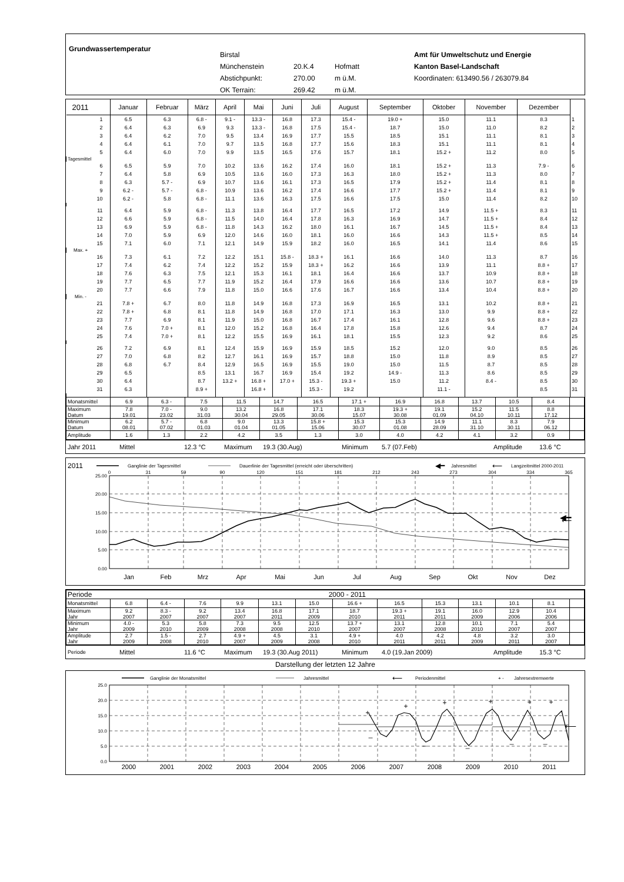Grundwassertemperatur
Birstal
Münchenstein 20.K.4 Hofmatt
Abstichpunkt: 270.00 m ü.M.
OK Terrain: 269.42 m ü.M.
Amt für Umweltschutz und Energie
Kanton Basel-Landschaft
Koordinaten: 613490.56 / 263079.84
| 2011 | Januar | Februar | März | April | Mai | Juni | Juli | August | September | Oktober | November | Dezember | |
| --- | --- | --- | --- | --- | --- | --- | --- | --- | --- | --- | --- | --- | --- |
| 1 | 6.5 | 6.3 | 6.8 - | 9.1 - | 13.3 - | 16.8 | 17.3 | 15.4 - | 19.0 + | 15.0 | 11.1 | 8.3 | 1 |
| 2 | 6.4 | 6.3 | 6.9 | 9.3 | 13.3 - | 16.8 | 17.5 | 15.4 - | 18.7 | 15.0 | 11.0 | 8.2 | 2 |
| 3 | 6.4 | 6.2 | 7.0 | 9.5 | 13.4 | 16.9 | 17.7 | 15.5 | 18.5 | 15.1 | 11.1 | 8.1 | 3 |
| 4 | 6.4 | 6.1 | 7.0 | 9.7 | 13.5 | 16.8 | 17.7 | 15.6 | 18.3 | 15.1 | 11.1 | 8.1 | 4 |
| 5 | 6.4 | 6.0 | 7.0 | 9.9 | 13.5 | 16.5 | 17.6 | 15.7 | 18.1 | 15.2 + | 11.2 | 8.0 | 5 |
| Tagesmittel | | | | | | | | | | | | | |
| 6 | 6.5 | 5.9 | 7.0 | 10.2 | 13.6 | 16.2 | 17.4 | 16.0 | 18.1 | 15.2 + | 11.3 | 7.9 - | 6 |
| 7 | 6.4 | 5.8 | 6.9 | 10.5 | 13.6 | 16.0 | 17.3 | 16.3 | 18.0 | 15.2 + | 11.3 | 8.0 | 7 |
| 8 | 6.3 | 5.7 - | 6.9 | 10.7 | 13.6 | 16.1 | 17.3 | 16.5 | 17.9 | 15.2 + | 11.4 | 8.1 | 8 |
| 9 | 6.2 - | 5.7 - | 6.8 - | 10.9 | 13.6 | 16.2 | 17.4 | 16.6 | 17.7 | 15.2 + | 11.4 | 8.1 | 9 |
| 10 | 6.2 - | 5.8 | 6.8 - | 11.1 | 13.6 | 16.3 | 17.5 | 16.6 | 17.5 | 15.0 | 11.4 | 8.2 | 10 |
| 11 | 6.4 | 5.9 | 6.8 - | 11.3 | 13.8 | 16.4 | 17.7 | 16.5 | 17.2 | 14.9 | 11.5 + | 8.3 | 11 |
| 12 | 6.6 | 5.9 | 6.8 - | 11.5 | 14.0 | 16.4 | 17.8 | 16.3 | 16.9 | 14.7 | 11.5 + | 8.4 | 12 |
| 13 | 6.9 | 5.9 | 6.8 - | 11.8 | 14.3 | 16.2 | 18.0 | 16.1 | 16.7 | 14.5 | 11.5 + | 8.4 | 13 |
| 14 | 7.0 | 5.9 | 6.9 | 12.0 | 14.6 | 16.0 | 18.1 | 16.0 | 16.6 | 14.3 | 11.5 + | 8.5 | 14 |
| 15 | 7.1 | 6.0 | 7.1 | 12.1 | 14.9 | 15.9 | 18.2 | 16.0 | 16.5 | 14.1 | 11.4 | 8.6 | 15 |
| Max. + | | | | | | | | | | | | | |
| 16 | 7.3 | 6.1 | 7.2 | 12.2 | 15.1 | 15.8 - | 18.3 + | 16.1 | 16.6 | 14.0 | 11.3 | 8.7 | 16 |
| 17 | 7.4 | 6.2 | 7.4 | 12.2 | 15.2 | 15.9 | 18.3 + | 16.2 | 16.6 | 13.9 | 11.1 | 8.8 + | 17 |
| 18 | 7.6 | 6.3 | 7.5 | 12.1 | 15.3 | 16.1 | 18.1 | 16.4 | 16.6 | 13.7 | 10.9 | 8.8 + | 18 |
| 19 | 7.7 | 6.5 | 7.7 | 11.9 | 15.2 | 16.4 | 17.9 | 16.6 | 16.6 | 13.6 | 10.7 | 8.8 + | 19 |
| 20 | 7.7 | 6.6 | 7.9 | 11.8 | 15.0 | 16.6 | 17.6 | 16.7 | 16.6 | 13.4 | 10.4 | 8.8 + | 20 |
| Min. - | | | | | | | | | | | | | |
| 21 | 7.8 + | 6.7 | 8.0 | 11.8 | 14.9 | 16.8 | 17.3 | 16.9 | 16.5 | 13.1 | 10.2 | 8.8 + | 21 |
| 22 | 7.8 + | 6.8 | 8.1 | 11.8 | 14.9 | 16.8 | 17.0 | 17.1 | 16.3 | 13.0 | 9.9 | 8.8 + | 22 |
| 23 | 7.7 | 6.9 | 8.1 | 11.9 | 15.0 | 16.8 | 16.7 | 17.4 | 16.1 | 12.8 | 9.6 | 8.8 + | 23 |
| 24 | 7.6 | 7.0 + | 8.1 | 12.0 | 15.2 | 16.8 | 16.4 | 17.8 | 15.8 | 12.6 | 9.4 | 8.7 | 24 |
| 25 | 7.4 | 7.0 + | 8.1 | 12.2 | 15.5 | 16.9 | 16.1 | 18.1 | 15.5 | 12.3 | 9.2 | 8.6 | 25 |
| 26 | 7.2 | 6.9 | 8.1 | 12.4 | 15.9 | 16.9 | 15.9 | 18.5 | 15.2 | 12.0 | 9.0 | 8.5 | 26 |
| 27 | 7.0 | 6.8 | 8.2 | 12.7 | 16.1 | 16.9 | 15.7 | 18.8 | 15.0 | 11.8 | 8.9 | 8.5 | 27 |
| 28 | 6.8 | 6.7 | 8.4 | 12.9 | 16.5 | 16.9 | 15.5 | 19.0 | 15.0 | 11.5 | 8.7 | 8.5 | 28 |
| 29 | 6.5 | | 8.5 | 13.1 | 16.7 | 16.9 | 15.4 | 19.2 | 14.9 - | 11.3 | 8.6 | 8.5 | 29 |
| 30 | 6.4 | | 8.7 | 13.2 + | 16.8 + | 17.0 + | 15.3 - | 19.3 + | 15.0 | 11.2 | 8.4 - | 8.5 | 30 |
| 31 | 6.3 | | 8.9 + | | 16.8 + | | 15.3 - | 19.2 | | 11.1 - | | 8.5 | 31 |
| Monatsmittel | 6.9 | 6.3 - | 7.5 | 11.5 | 14.7 | 16.5 | 17.1 + | 16.9 | 16.8 | 13.7 | 10.5 | 8.4 | |
| Maximum Datum | 7.8 19.01 | 7.0 - 23.02 | 9.0 31.03 | 13.2 30.04 | 16.8 29.05 | 17.1 30.06 | 18.3 15.07 | 19.3 + 30.08 | 19.1 01.09 | 15.2 04.10 | 11.5 10.11 | 8.8 17.12 | |
| Minimum Datum | 6.2 08.01 | 5.7 - 07.02 | 6.8 01.03 | 9.0 01.04 | 13.3 01.05 | 15.8 + 15.06 | 15.3 30.07 | 15.3 01.08 | 14.9 28.09 | 11.1 31.10 | 8.3 30.11 | 7.9 06.12 | |
| Amplitude | 1.6 | 1.3 | 2.2 | 4.2 | 3.5 | 1.3 | 3.0 | 4.0 | 4.2 | 4.1 | 3.2 | 0.9 | |
Jahr 2011 Mittel 12.3 °C Maximum 19.3 (30.Aug) Minimum 5.7 (07.Feb) Amplitude 13.6 °C
2011
Ganglinie der Tagesmittel
Dauerlinie der Tagesmittel (erreicht oder überschritten)
◀━
Jahresmittel
⟵
Langzeitmittel 2000-2011
0
31
59
90
120
151
181
212
243
273
304
334
365
25.00
20.00
15.00
10.00
5.00
0.00
◀━
⟵
Jan
Feb
Mrz
Apr
Mai
Jun
Jul
Aug
Sep
Okt
Nov
Dez
| Periode | 2000 - 2011 | | | | | | | | | | | | |
| Monatsmittel | 6.8 | 6.4 - | 7.6 | 9.9 | 13.1 | 15.0 | 16.6 + | 16.5 | 15.3 | 13.1 | 10.1 | 8.1 | |
| Maximum Jahr | 9.2 2007 | 8.3 - 2007 | 9.2 2007 | 13.4 2007 | 16.8 2011 | 17.1 2009 | 18.7 2010 | 19.3 + 2011 | 19.1 2011 | 16.0 2009 | 12.9 2006 | 10.4 2006 | |
| Minimum Jahr | 4.0 - 2009 | 5.3 2010 | 5.8 2009 | 7.3 2008 | 9.5 2008 | 12.5 2010 | 13.7 + 2007 | 13.1 2007 | 12.8 2008 | 10.1 2010 | 7.1 2007 | 5.4 2007 | |
| Amplitude Jahr | 2.7 2009 | 1.5 - 2008 | 2.7 2010 | 4.9 + 2007 | 4.5 2009 | 3.1 2008 | 4.9 + 2010 | 4.0 2011 | 4.2 2011 | 4.8 2009 | 3.2 2011 | 3.0 2007 | |
Periode Mittel 11.6 °C Maximum 19.3 (30.Aug 2011) Minimum 4.0 (19.Jan 2009) Amplitude 15.3 °C
Darstellung der letzten 12 Jahre
Ganglinie der Monatsmittel
Jahresmittel
⟵
Periodenmittel
+ -
Jahresextremwerte
25.0
20.0
15.0
10.0
5.0
0.0
+
+
+
+
+
+
_
_
_
_
_
⟵
2000
2001
2002
2003
2004
2005
2006
2007
2008
2009
2010
2011